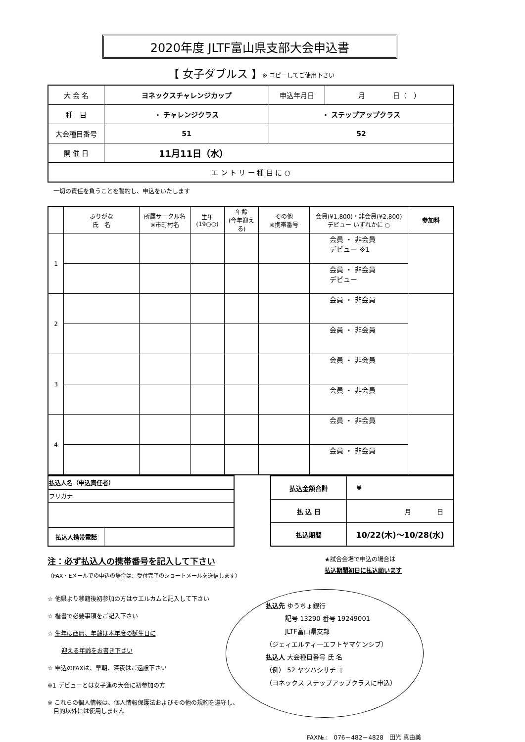2020年度 JLTF富山県支部大会申込書
【 女子ダブルス 】※ コピーしてご使用下さい
| 大 会 名 | ヨネックスチャレンジカップ | 申込年月日 | 月 日（ ） |
| 種 目 | ・ チャレンジクラス | ・ ステップアップクラス | |
| 大会種目番号 | 51 | 52 | |
| 開 催 日 | 11月11日（水） | | |
| エ ン ト リ ー 種 目 に ○ | | | |
一切の責任を負うことを誓約し、申込をいたします
| | ふりがな 氏 名 | 所属サークル名 ※市町村名 | 生年 (19○○) | 年齢 (今年迎える) | その他 ※携帯番号 | 会員(¥1,800)・非会員(¥2,800) デビュー いずれかに ○ | 参加料 |
| --- | --- | --- | --- | --- | --- | --- | --- |
| 1 | | | | | | 会員 ・ 非会員 デビュー ※1 | |
| | | | | | | 会員 ・ 非会員 デビュー | |
| 2 | | | | | | 会員 ・ 非会員 | |
| | | | | | | 会員 ・ 非会員 | |
| 3 | | | | | | 会員 ・ 非会員 | |
| | | | | | | 会員 ・ 非会員 | |
| 4 | | | | | | 会員 ・ 非会員 | |
| | | | | | | 会員 ・ 非会員 | |
| 払込人名（申込責任者） | |
| フリガナ | |
| 払込人携帯電話 | |
| 払込金額合計 | ¥ |
| 払 込 日 | 月 日 |
| 払込期間 | 10/22(木)～10/28(水) |
注：必ず払込人の携帯番号を記入して下さい
（FAX・Eメールでの申込の場合は、受付完了のショートメールを送信します）
☆ 他県より移籍後初参加の方はウエルカムと記入して下さい
☆ 楷書で必要事項をご記入下さい
☆ 生年は西暦、年齢は本年度の誕生日に
迎える年齢をお書き下さい
☆ 申込のFAXは、早朝、深夜はご遠慮下さい
※1 デビューとは女子連の大会に初参加の方
※ これらの個人情報は、個人情報保護法およびその他の規約を遵守し、
　目的以外には使用しません
★試合会場で申込の場合は
払込期間初日に払込願います
払込先 ゆうちょ銀行
　　　記号 13290 番号 19249001
　　　JLTF富山県支部
（ジェィエルティ―エフトヤマケンシブ）
払込人 大会種目番号 氏 名
（例） 52 ヤツハシサチヨ
（ヨネックス ステップアップクラスに申込）
FAX№.:　076－482－4828　田光 真由美